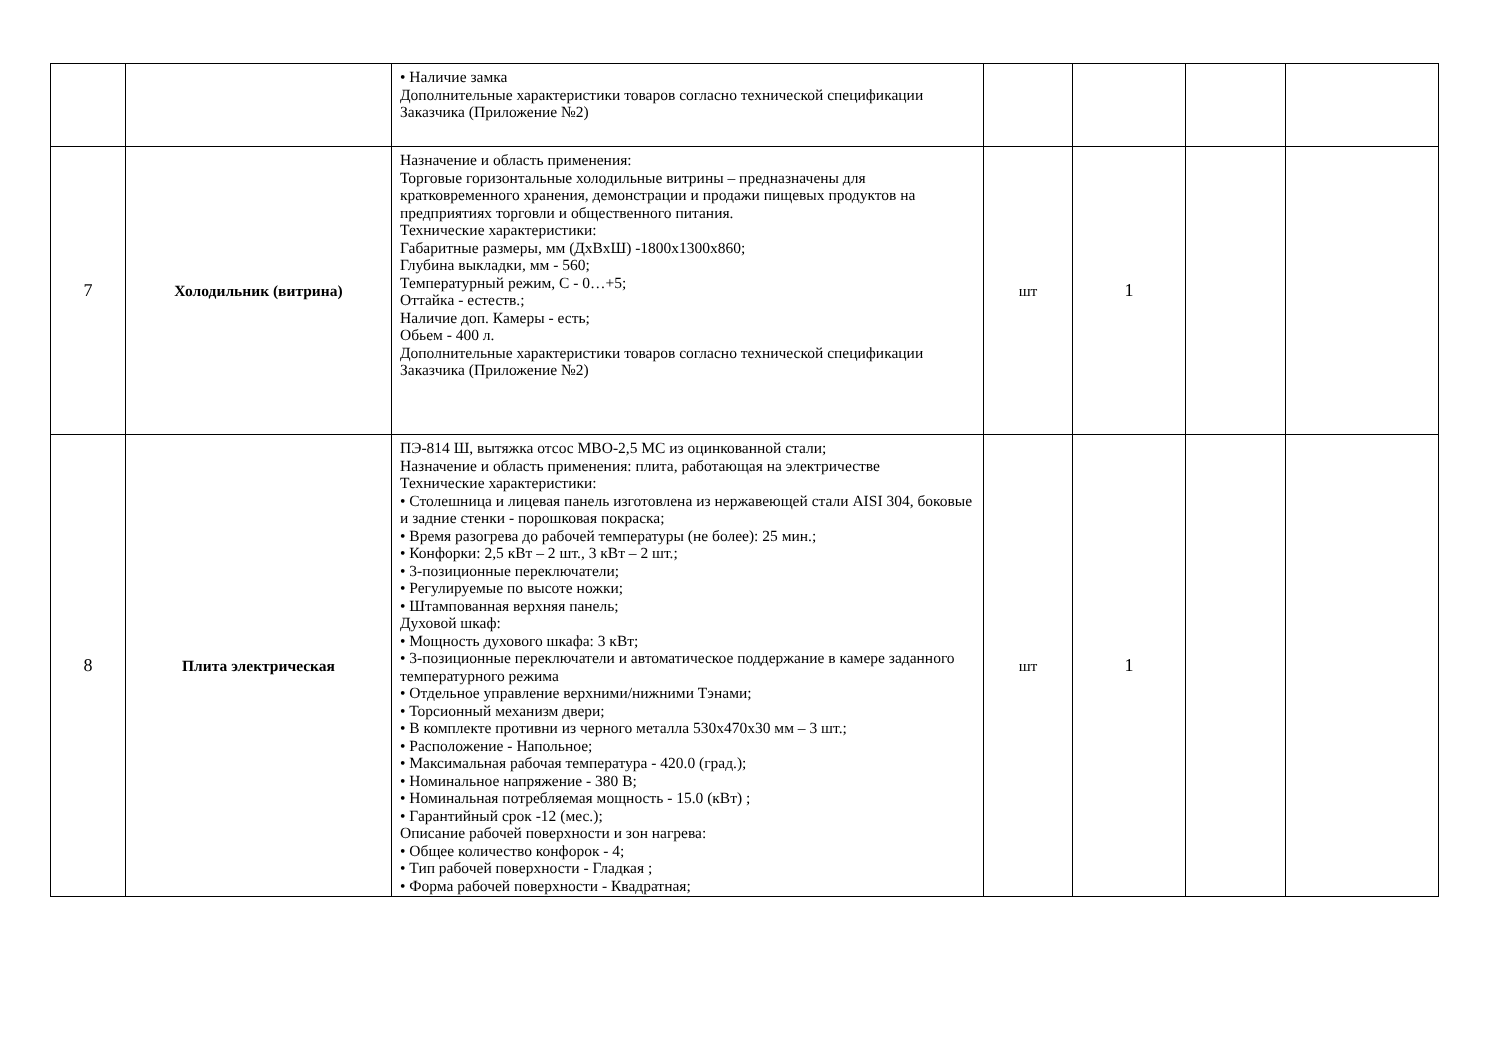| | | • Наличие замка Дополнительные характеристики товаров согласно технической спецификации Заказчика (Приложение №2) | | | | |
| 7 | Холодильник (витрина) | Назначение и область применения: Торговые горизонтальные холодильные витрины – предназначены для кратковременного хранения, демонстрации и продажи пищевых продуктов на предприятиях торговли и общественного питания. Технические характеристики: Габаритные размеры, мм (ДхВхШ) -1800х1300х860; Глубина выкладки, мм - 560; Температурный режим, С - 0…+5; Оттайка - естеств.; Наличие доп. Камеры - есть; Обьем - 400 л. Дополнительные характеристики товаров согласно технической спецификации Заказчика (Приложение №2) | шт | 1 | | |
| 8 | Плита электрическая | ПЭ-814 Ш, вытяжка отсос МВО-2,5 МС из оцинкованной стали; Назначение и область применения: плита, работающая на электричестве Технические характеристики: • Столешница и лицевая панель изготовлена из нержавеющей стали AISI 304, боковые и задние стенки - порошковая покраска; • Время разогрева до рабочей температуры (не более): 25 мин.; • Конфорки: 2,5 кВт – 2 шт., 3 кВт – 2 шт.; • 3-позиционные переключатели; • Регулируемые по высоте ножки; • Штампованная верхняя панель; Духовой шкаф: • Мощность духового шкафа: 3 кВт; • 3-позиционные переключатели и автоматическое поддержание в камере заданного температурного режима • Отдельное управление верхними/нижними Тэнами; • Торсионный механизм двери; • В комплекте противни из черного металла 530х470х30 мм – 3 шт.; • Расположение - Напольное; • Максимальная рабочая температура - 420.0 (град.); • Номинальное напряжение - 380 В; • Номинальная потребляемая мощность - 15.0 (кВт) ; • Гарантийный срок -12 (мес.); Описание рабочей поверхности и зон нагрева: • Общее количество конфорок - 4; • Тип рабочей поверхности - Гладкая ; • Форма рабочей поверхности - Квадратная; | шт | 1 | | |